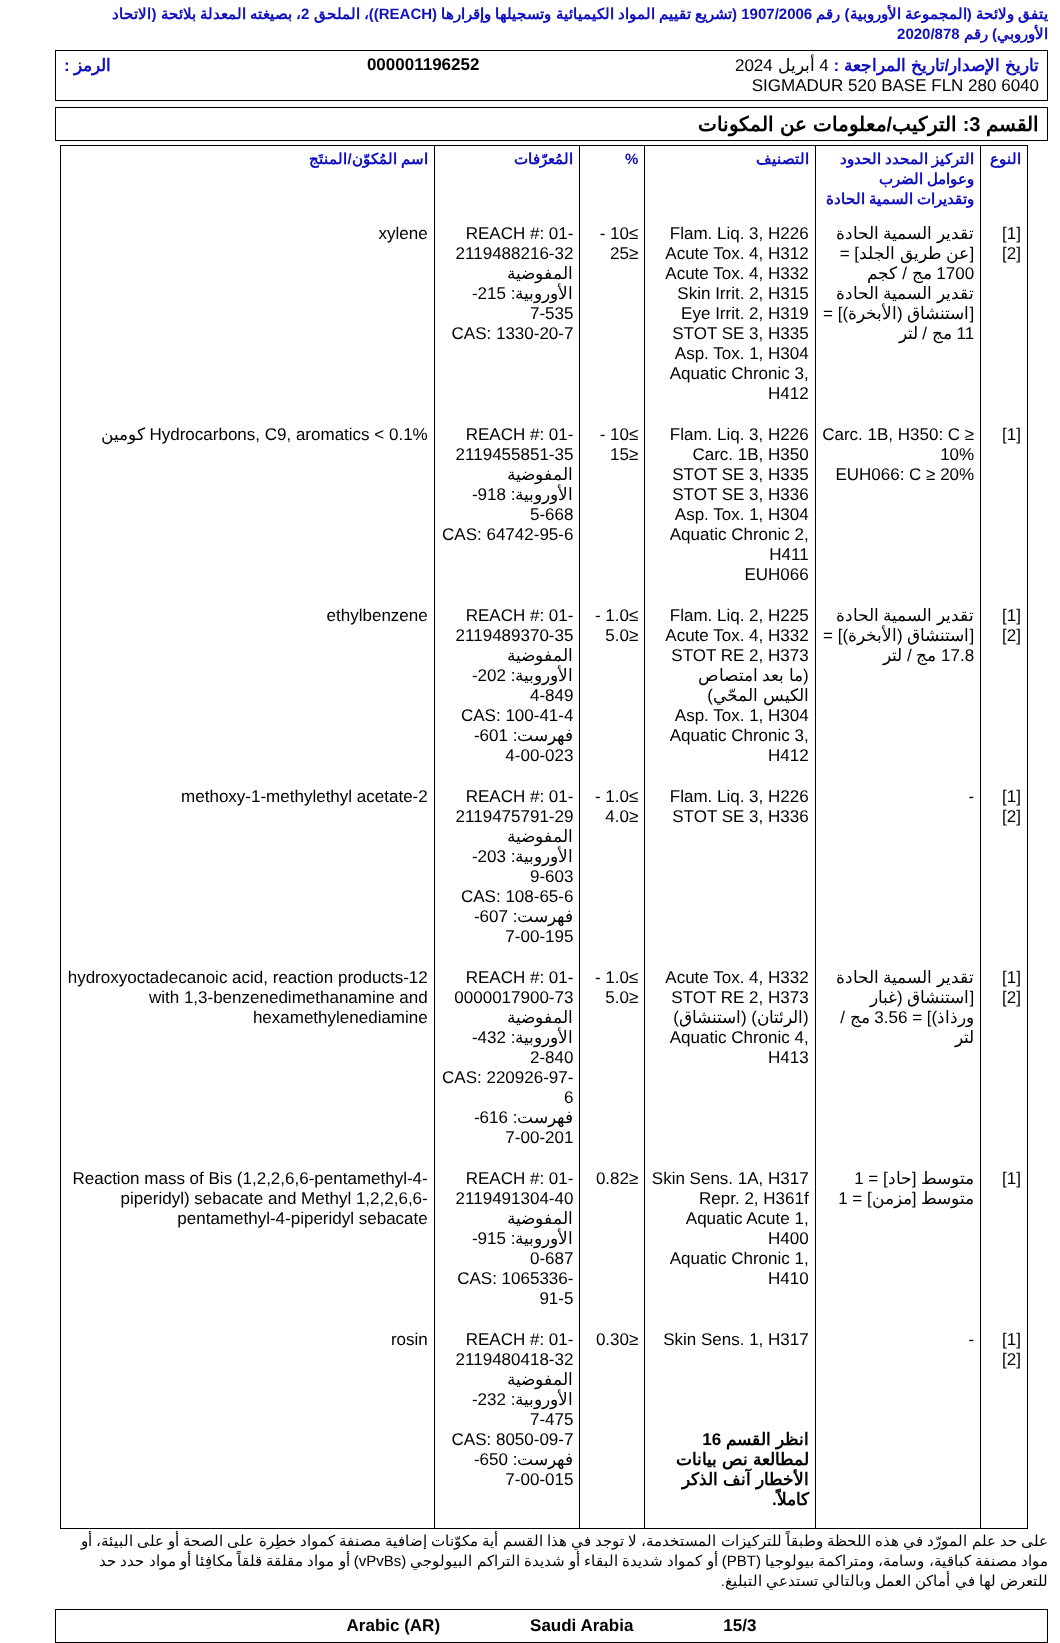يتفق ولائحة (المجموعة الأوروبية) رقم 1907/2006 (تشريع تقييم المواد الكيميائية وتسجيلها وإقرارها (REACH))، الملحق 2، بصيغته المعدلة بلائحة (الاتحاد الأوروبي) رقم 2020/878
تاريخ الإصدار/تاريخ المراجعة : 4 أبريل 2024 000001196252 الرمز :
SIGMADUR 520 BASE FLN 280 6040
القسم 3: التركيب/معلومات عن المكونات
| النوع | التركيز المحدد الحدود وعوامل الضرب وتقديرات السمية الحادة | التصنيف | % | المُعرّفات | اسم المُكوّن/المنتَج |
| --- | --- | --- | --- | --- | --- |
| [1] [2] | تقدير السمية الحادة [عن طريق الجلد] = 1700 مج / كجم تقدير السمية الحادة [استنشاق (الأبخرة)] = 11 مج / لتر | Flam. Liq. 3, H226 Acute Tox. 4, H312 Acute Tox. 4, H332 Skin Irrit. 2, H315 Eye Irrit. 2, H319 STOT SE 3, H335 Asp. Tox. 1, H304 Aquatic Chronic 3, H412 | ≥10 - ≤25 | REACH #: 01-2119488216-32 المفوضية الأوروبية: 215-535-7 CAS: 1330-20-7 | xylene |
| [1] | Carc. 1B, H350: C ≥ 10% EUH066: C ≥ 20% | Flam. Liq. 3, H226 Carc. 1B, H350 STOT SE 3, H335 STOT SE 3, H336 Asp. Tox. 1, H304 Aquatic Chronic 2, H411 EUH066 | ≥10 - ≤15 | REACH #: 01-2119455851-35 المفوضية الأوروبية: 918-668-5 CAS: 64742-95-6 | Hydrocarbons, C9, aromatics < 0.1% كومين |
| [1] [2] | تقدير السمية الحادة [استنشاق (الأبخرة)] = 17.8 مج / لتر | Flam. Liq. 2, H225 Acute Tox. 4, H332 STOT RE 2, H373 (ما بعد امتصاص الكيس المحّي) Asp. Tox. 1, H304 Aquatic Chronic 3, H412 | ≥1.0 - ≤5.0 | REACH #: 01-2119489370-35 المفوضية الأوروبية: 202-849-4 CAS: 100-41-4 فهرست: 601-023-00-4 | ethylbenzene |
| [1] [2] | - | Flam. Liq. 3, H226 STOT SE 3, H336 | ≥1.0 - ≤4.0 | REACH #: 01-2119475791-29 المفوضية الأوروبية: 203-603-9 CAS: 108-65-6 فهرست: 607-195-00-7 | 2-methoxy-1-methylethyl acetate |
| [1] [2] | تقدير السمية الحادة [استنشاق (غبار ورذاذ)] = 3.56 مج / لتر | Acute Tox. 4, H332 STOT RE 2, H373 (الرئتان) (استنشاق) Aquatic Chronic 4, H413 | ≥1.0 - ≤5.0 | REACH #: 01-0000017900-73 المفوضية الأوروبية: 432-840-2 CAS: 220926-97-6 فهرست: 616-201-00-7 | 12-hydroxyoctadecanoic acid, reaction products with 1,3-benzenedimethanamine and hexamethylenediamine |
| [1] | متوسط [حاد] = 1 متوسط [مزمن] = 1 | Skin Sens. 1A, H317 Repr. 2, H361f Aquatic Acute 1, H400 Aquatic Chronic 1, H410 | ≤0.82 | REACH #: 01-2119491304-40 المفوضية الأوروبية: 915-687-0 CAS: 1065336-91-5 | Reaction mass of Bis (1,2,2,6,6-pentamethyl-4-piperidyl) sebacate and Methyl 1,2,2,6,6-pentamethyl-4-piperidyl sebacate |
| [1] [2] | - | Skin Sens. 1, H317 انظر القسم 16 لمطالعة نص بيانات الأخطار آنف الذكر كاملاً. | ≤0.30 | REACH #: 01-2119480418-32 المفوضية الأوروبية: 232-475-7 CAS: 8050-09-7 فهرست: 650-015-00-7 | rosin |
على حد علم المورّد في هذه اللحظة وطبقاً للتركيزات المستخدمة، لا توجد في هذا القسم أية مكوّنات إضافية مصنفة كمواد خطِرة على الصحة أو على البيئة، أو مواد مصنفة كباقية، وسامة، ومتراكمة بيولوجيا (PBT) أو كمواد شديدة البقاء أو شديدة التراكم البيولوجي (vPvBs) أو مواد مقلقة قلقاً مكافِئا أو مواد حدد حد للتعرض لها في أماكن العمل وبالتالي تستدعي التبليغ.
Arabic (AR) Saudi Arabia 15/3